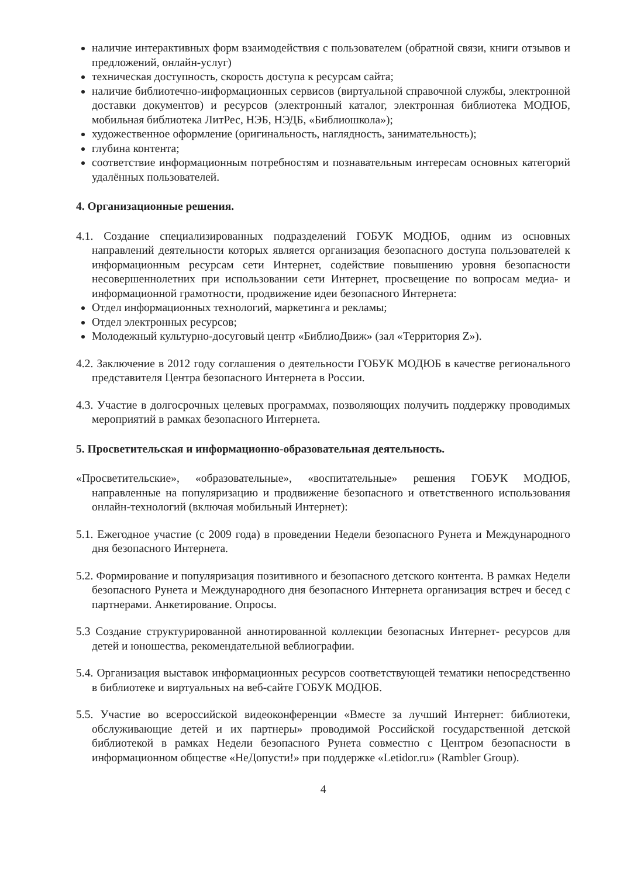наличие интерактивных форм взаимодействия с пользователем (обратной связи, книги отзывов и предложений, онлайн-услуг)
техническая доступность, скорость доступа к ресурсам сайта;
наличие библиотечно-информационных сервисов (виртуальной справочной службы, электронной доставки документов) и ресурсов (электронный каталог, электронная библиотека МОДЮБ, мобильная библиотека ЛитРес, НЭБ, НЭДБ, «Библиошкола»);
художественное оформление (оригинальность, наглядность, занимательность);
глубина контента;
соответствие информационным потребностям и познавательным интересам основных категорий удалённых пользователей.
4. Организационные решения.
4.1. Создание специализированных подразделений ГОБУК МОДЮБ, одним из основных направлений деятельности которых является организация безопасного доступа пользователей к информационным ресурсам сети Интернет, содействие повышению уровня безопасности несовершеннолетних при использовании сети Интернет, просвещение по вопросам медиа- и информационной грамотности, продвижение идеи безопасного Интернета:
Отдел информационных технологий, маркетинга и рекламы;
Отдел электронных ресурсов;
Молодежный культурно-досуговый центр «БиблиоДвиж» (зал «Территория Z»).
4.2. Заключение в 2012 году соглашения о деятельности ГОБУК МОДЮБ в качестве регионального представителя Центра безопасного Интернета в России.
4.3. Участие в долгосрочных целевых программах, позволяющих получить поддержку проводимых мероприятий в рамках безопасного Интернета.
5. Просветительская и информационно-образовательная деятельность.
«Просветительские», «образовательные», «воспитательные» решения ГОБУК МОДЮБ, направленные на популяризацию и продвижение безопасного и ответственного использования онлайн-технологий (включая мобильный Интернет):
5.1. Ежегодное участие (с 2009 года) в проведении Недели безопасного Рунета и Международного дня безопасного Интернета.
5.2. Формирование и популяризация позитивного и безопасного детского контента. В рамках Недели безопасного Рунета и Международного дня безопасного Интернета организация встреч и бесед с партнерами. Анкетирование. Опросы.
5.3 Создание структурированной аннотированной коллекции безопасных Интернет- ресурсов для детей и юношества, рекомендательной веблиографии.
5.4. Организация выставок информационных ресурсов соответствующей тематики непосредственно в библиотеке и виртуальных на веб-сайте ГОБУК МОДЮБ.
5.5. Участие во всероссийской видеоконференции «Вместе за лучший Интернет: библиотеки, обслуживающие детей и их партнеры» проводимой Российской государственной детской библиотекой в рамках Недели безопасного Рунета совместно с Центром безопасности в информационном обществе «НеДопусти!» при поддержке «Letidor.ru» (Rambler Group).
4